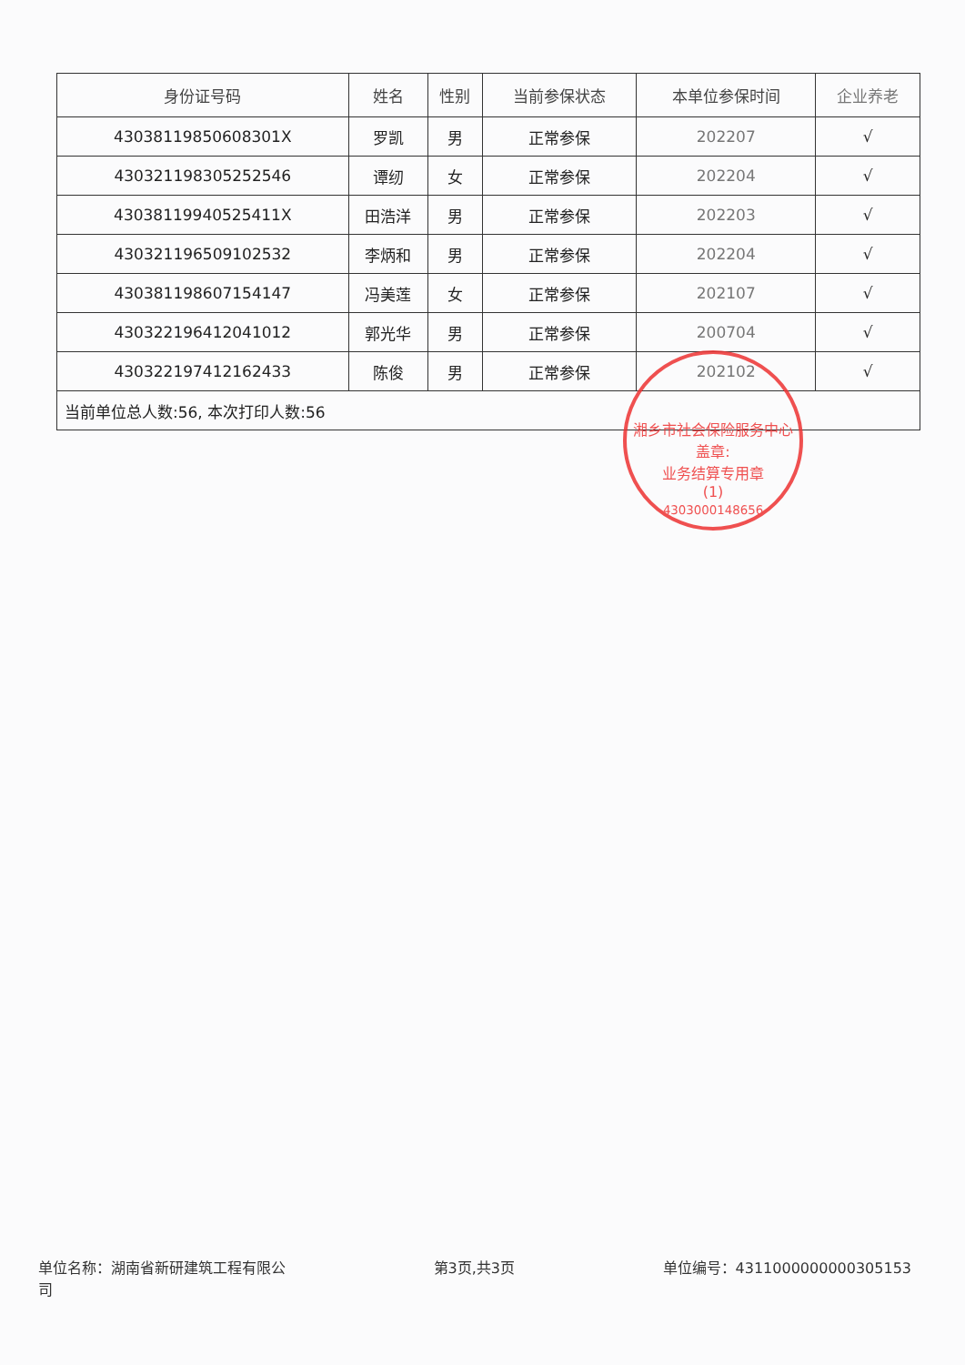| 身份证号码 | 姓名 | 性别 | 当前参保状态 | 本单位参保时间 | 企业养老 |
| --- | --- | --- | --- | --- | --- |
| 43038119850608301X | 罗凯 | 男 | 正常参保 | 202207 | √ |
| 430321198305252546 | 谭纫 | 女 | 正常参保 | 202204 | √ |
| 43038119940525411X | 田浩洋 | 男 | 正常参保 | 202203 | √ |
| 430321196509102532 | 李炳和 | 男 | 正常参保 | 202204 | √ |
| 430381198607154147 | 冯美莲 | 女 | 正常参保 | 202107 | √ |
| 430322196412041012 | 郭光华 | 男 | 正常参保 | 200704 | √ |
| 430322197412162433 | 陈俊 | 男 | 正常参保 | 202102 | √ |
| 当前单位总人数:56, 本次打印人数:56 | | | | | |
湘乡市社会保险服务中心
盖章:
业务结算专用章
(1)
4303000148656
单位名称：湖南省新研建筑工程有限公
司 第3页,共3页 单位编号：4311000000000305153